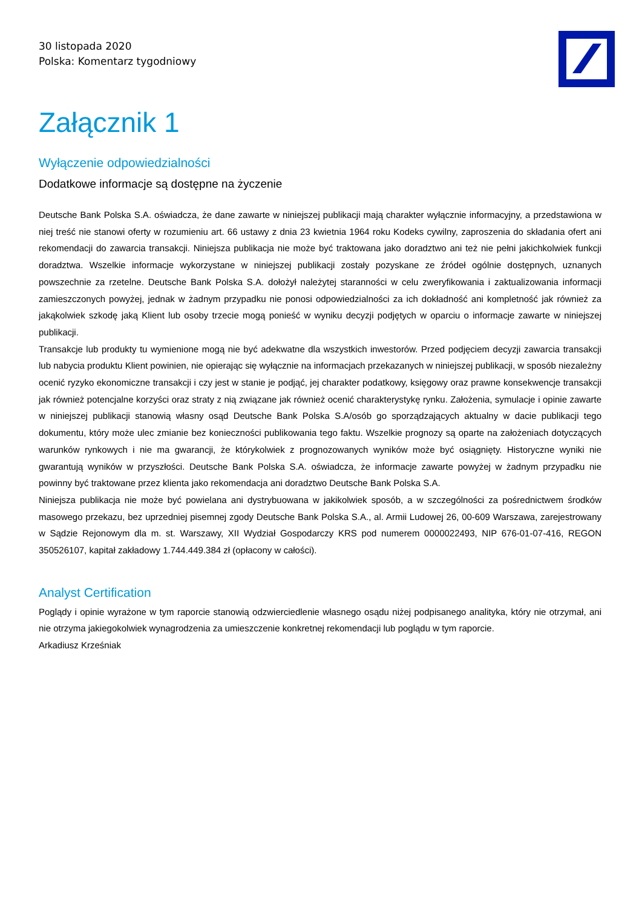30 listopada 2020
Polska: Komentarz tygodniowy
Załącznik 1
Wyłączenie odpowiedzialności
Dodatkowe informacje są dostępne na życzenie
Deutsche Bank Polska S.A. oświadcza, że dane zawarte w niniejszej publikacji mają charakter wyłącznie informacyjny, a przedstawiona w niej treść nie stanowi oferty w rozumieniu art. 66 ustawy z dnia 23 kwietnia 1964 roku Kodeks cywilny, zaproszenia do składania ofert ani rekomendacji do zawarcia transakcji. Niniejsza publikacja nie może być traktowana jako doradztwo ani też nie pełni jakichkolwiek funkcji doradztwa. Wszelkie informacje wykorzystane w niniejszej publikacji zostały pozyskane ze źródeł ogólnie dostępnych, uznanych powszechnie za rzetelne. Deutsche Bank Polska S.A. dołożył należytej staranności w celu zweryfikowania i zaktualizowania informacji zamieszczonych powyżej, jednak w żadnym przypadku nie ponosi odpowiedzialności za ich dokładność ani kompletność jak również za jakąkolwiek szkodę jaką Klient lub osoby trzecie mogą ponieść w wyniku decyzji podjętych w oparciu o informacje zawarte w niniejszej publikacji.
Transakcje lub produkty tu wymienione mogą nie być adekwatne dla wszystkich inwestorów. Przed podjęciem decyzji zawarcia transakcji lub nabycia produktu Klient powinien, nie opierając się wyłącznie na informacjach przekazanych w niniejszej publikacji, w sposób niezależny ocenić ryzyko ekonomiczne transakcji i czy jest w stanie je podjąć, jej charakter podatkowy, księgowy oraz prawne konsekwencje transakcji jak również potencjalne korzyści oraz straty z nią związane jak również ocenić charakterystykę rynku. Założenia, symulacje i opinie zawarte w niniejszej publikacji stanowią własny osąd Deutsche Bank Polska S.A/osób go sporządzających aktualny w dacie publikacji tego dokumentu, który może ulec zmianie bez konieczności publikowania tego faktu. Wszelkie prognozy są oparte na założeniach dotyczących warunków rynkowych i nie ma gwarancji, że którykolwiek z prognozowanych wyników może być osiągnięty. Historyczne wyniki nie gwarantują wyników w przyszłości. Deutsche Bank Polska S.A. oświadcza, że informacje zawarte powyżej w żadnym przypadku nie powinny być traktowane przez klienta jako rekomendacja ani doradztwo Deutsche Bank Polska S.A.
Niniejsza publikacja nie może być powielana ani dystrybuowana w jakikolwiek sposób, a w szczególności za pośrednictwem środków masowego przekazu, bez uprzedniej pisemnej zgody Deutsche Bank Polska S.A., al. Armii Ludowej 26, 00-609 Warszawa, zarejestrowany w Sądzie Rejonowym dla m. st. Warszawy, XII Wydział Gospodarczy KRS pod numerem 0000022493, NIP 676-01-07-416, REGON 350526107, kapitał zakładowy 1.744.449.384 zł (opłacony w całości).
Analyst Certification
Poglądy i opinie wyrażone w tym raporcie stanowią odzwierciedlenie własnego osądu niżej podpisanego analityka, który nie otrzymał, ani nie otrzyma jakiegokolwiek wynagrodzenia za umieszczenie konkretnej rekomendacji lub poglądu w tym raporcie.
Arkadiusz Krześniak